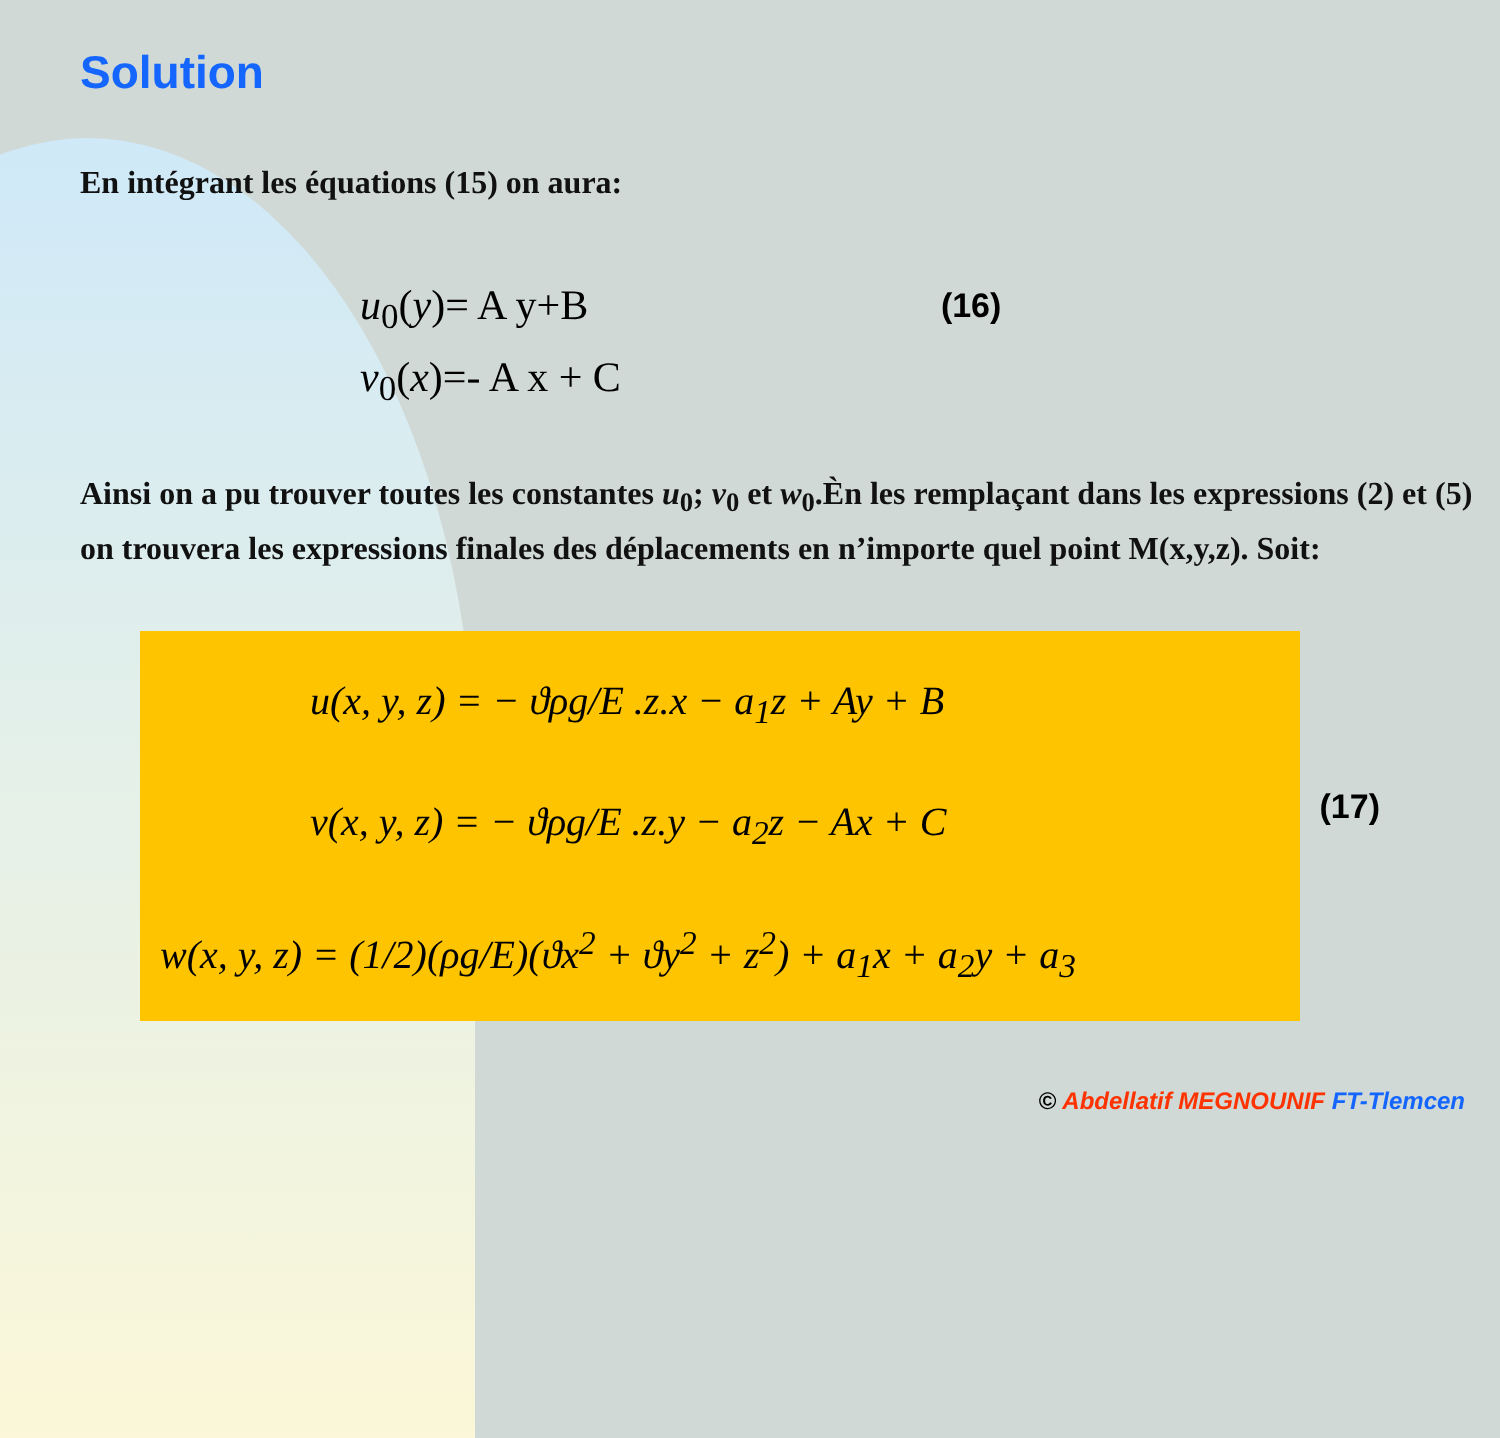Solution
En intégrant les équations (15) on aura:
u<sub>0</sub>(y)= A y+B
v<sub>0</sub>(x)=- A x + C
(16)
Ainsi on a pu trouver toutes les constantes u<sub>0</sub>; v<sub>0</sub> et w<sub>0</sub>.Èn les remplaçant dans les expressions (2) et (5) on trouvera les expressions finales des déplacements en n’importe quel point M(x,y,z). Soit:
u(x, y, z) = − ϑρg/E .z.x − a<sub>1</sub>z + Ay + B
v(x, y, z) = − ϑρg/E .z.y − a<sub>2</sub>z − Ax + C
w(x, y, z) = (1/2)(ρg/E)(ϑx<sup>2</sup> + ϑy<sup>2</sup> + z<sup>2</sup>) + a<sub>1</sub>x + a<sub>2</sub>y + a<sub>3</sub>
(17)
© Abdellatif MEGNOUNIF FT-Tlemcen